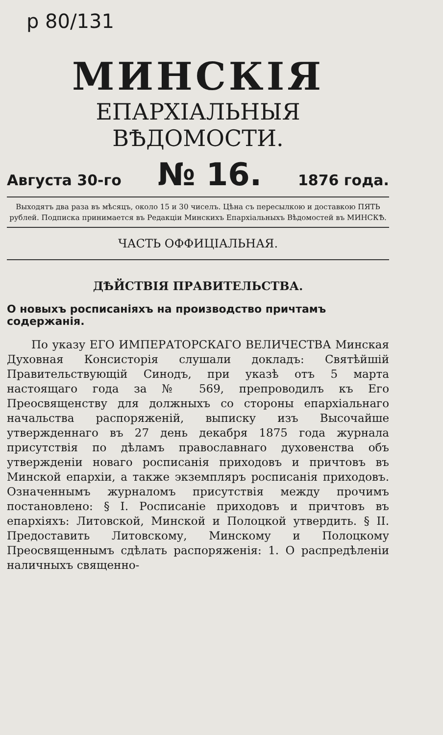р 80/131
МИНСКІЯ
ЕПАРХІАЛЬНЫЯ ВѢДОМОСТИ.
Августа 30-го № 16. 1876 года.
Выходятъ два раза въ мѣсяцъ, около 15 и 30 чиселъ. Цѣна съ пересылкою и доставкою ПЯТЬ рублей. Подписка принимается въ Редакціи Минскихъ Епархіальныхъ Вѣдомостей въ МИНСКѢ.
ЧАСТЬ ОФФИЦІАЛЬНАЯ.
ДѢЙСТВІЯ ПРАВИТЕЛЬСТВА.
О новыхъ росписаніяхъ на производство причтамъ содержанія.
По указу ЕГО ИМПЕРАТОРСКАГО ВЕЛИЧЕСТВА Минская Духовная Консисторія слушали докладъ: Святѣйшій Правительствующій Синодъ, при указѣ отъ 5 марта настоящаго года за № 569, препроводилъ къ Его Преосвященству для должныхъ со стороны епархіальнаго начальства распоряженій, выписку изъ Высочайше утвержденнаго въ 27 день декабря 1875 года журнала присутствія по дѣламъ православнаго духовенства объ утвержденіи новаго росписанія приходовъ и причтовъ въ Минской епархіи, а также экземпляръ росписанія приходовъ. Означеннымъ журналомъ присутствія между прочимъ постановлено: § I. Росписаніе приходовъ и причтовъ въ епархіяхъ: Литовской, Минской и Полоцкой утвердить. § II. Предоставить Литовскому, Минскому и Полоцкому Преосвященнымъ сдѣлать распоряженія: 1. О распредѣленіи наличныхъ священно-